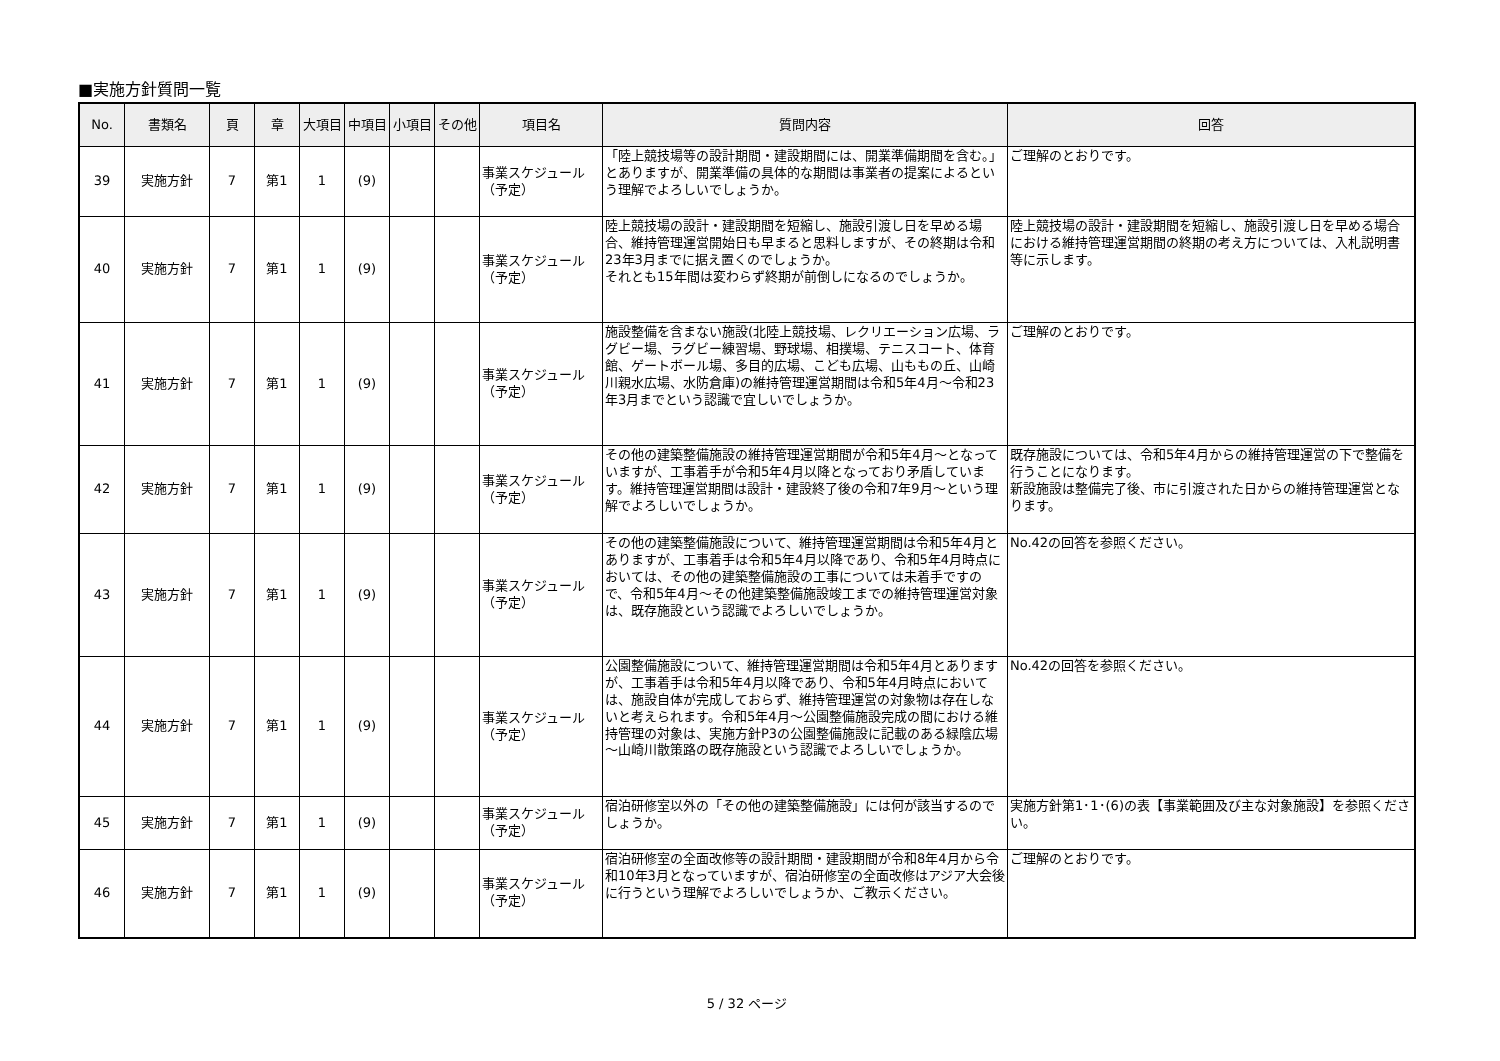■実施方針質問一覧
| No. | 書類名 | 頁 | 章 | 大項目 | 中項目 | 小項目 | その他 | 項目名 | 質問内容 | 回答 |
| --- | --- | --- | --- | --- | --- | --- | --- | --- | --- | --- |
| 39 | 実施方針 | 7 | 第1 | 1 | (9) | | | 事業スケジュール（予定） | 「陸上競技場等の設計期間・建設期間には、開業準備期間を含む。」とありますが、開業準備の具体的な期間は事業者の提案によるという理解でよろしいでしょうか。 | ご理解のとおりです。 |
| 40 | 実施方針 | 7 | 第1 | 1 | (9) | | | 事業スケジュール（予定） | 陸上競技場の設計・建設期間を短縮し、施設引渡し日を早める場合、維持管理運営開始日も早まると思料しますが、その終期は令和23年3月までに据え置くのでしょうか。 それとも15年間は変わらず終期が前倒しになるのでしょうか。 | 陸上競技場の設計・建設期間を短縮し、施設引渡し日を早める場合における維持管理運営期間の終期の考え方については、入札説明書等に示します。 |
| 41 | 実施方針 | 7 | 第1 | 1 | (9) | | | 事業スケジュール（予定） | 施設整備を含まない施設(北陸上競技場、レクリエーション広場、ラグビー場、ラグビー練習場、野球場、相撲場、テニスコート、体育館、ゲートボール場、多目的広場、こども広場、山ももの丘、山崎川親水広場、水防倉庫)の維持管理運営期間は令和5年4月～令和23年3月までという認識で宜しいでしょうか。 | ご理解のとおりです。 |
| 42 | 実施方針 | 7 | 第1 | 1 | (9) | | | 事業スケジュール（予定） | その他の建築整備施設の維持管理運営期間が令和5年4月～となっていますが、工事着手が令和5年4月以降となっており矛盾しています。維持管理運営期間は設計・建設終了後の令和7年9月～という理解でよろしいでしょうか。 | 既存施設については、令和5年4月からの維持管理運営の下で整備を行うことになります。 新設施設は整備完了後、市に引渡された日からの維持管理運営となります。 |
| 43 | 実施方針 | 7 | 第1 | 1 | (9) | | | 事業スケジュール（予定） | その他の建築整備施設について、維持管理運営期間は令和5年4月とありますが、工事着手は令和5年4月以降であり、令和5年4月時点においては、その他の建築整備施設の工事については未着手ですので、令和5年4月～その他建築整備施設竣工までの維持管理運営対象は、既存施設という認識でよろしいでしょうか。 | No.42の回答を参照ください。 |
| 44 | 実施方針 | 7 | 第1 | 1 | (9) | | | 事業スケジュール（予定） | 公園整備施設について、維持管理運営期間は令和5年4月とありますが、工事着手は令和5年4月以降であり、令和5年4月時点においては、施設自体が完成しておらず、維持管理運営の対象物は存在しないと考えられます。令和5年4月～公園整備施設完成の間における維持管理の対象は、実施方針P3の公園整備施設に記載のある緑陰広場～山崎川散策路の既存施設という認識でよろしいでしょうか。 | No.42の回答を参照ください。 |
| 45 | 実施方針 | 7 | 第1 | 1 | (9) | | | 事業スケジュール（予定） | 宿泊研修室以外の「その他の建築整備施設」には何が該当するのでしょうか。 | 実施方針第1･1･(6)の表【事業範囲及び主な対象施設】を参照ください。 |
| 46 | 実施方針 | 7 | 第1 | 1 | (9) | | | 事業スケジュール（予定） | 宿泊研修室の全面改修等の設計期間・建設期間が令和8年4月から令和10年3月となっていますが、宿泊研修室の全面改修はアジア大会後に行うという理解でよろしいでしょうか、ご教示ください。 | ご理解のとおりです。 |
5 / 32 ページ